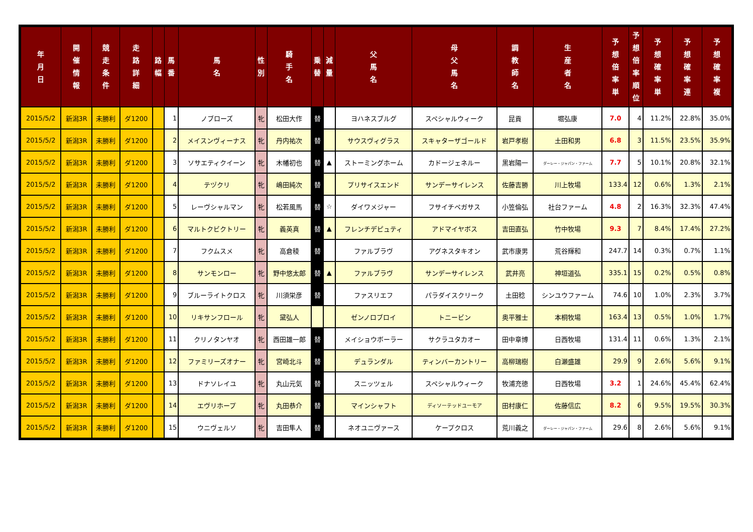| 年 月 日 | 開 催 情 報 | 競 走 条 件 | 走 路 詳 細 | 路 幅 | 馬 番 | 馬 名 | 性 別 | 騎 手 名 | 乗 替 | 減 量 | 父 馬 名 | 母 父 馬 名 | 調 教 師 名 | 生 産 者 名 | 予 想 倍 率 単 | 予 想 倍 率 順 位 | 予 想 確 率 単 | 予 想 確 率 連 | 予 想 確 率 複 |
| --- | --- | --- | --- | --- | --- | --- | --- | --- | --- | --- | --- | --- | --- | --- | --- | --- | --- | --- | --- |
| 2015/5/2 | 新潟3R | 未勝利 | ダ1200 | | 1 | ノブローズ | 牝 | 松田大作 | 替 | | ヨハネスブルグ | スペシャルウィーク | 昆貢 | 堀弘康 | 7.0 | 4 | 11.2% | 22.8% | 35.0% |
| 2015/5/2 | 新潟3R | 未勝利 | ダ1200 | | 2 | メイスンヴィーナス | 牝 | 丹内祐次 | 替 | | サウスヴィグラス | スキャターザゴールド | 岩戸孝樹 | 土田和男 | 6.8 | 3 | 11.5% | 23.5% | 35.9% |
| 2015/5/2 | 新潟3R | 未勝利 | ダ1200 | | 3 | ソサエティクイーン | 牝 | 木幡初也 | 替 | ▲ | ストーミングホーム | カドージェネルー | 黒岩陽一 | ダーレー・ジャパン・ファーム | 7.7 | 5 | 10.1% | 20.8% | 32.1% |
| 2015/5/2 | 新潟3R | 未勝利 | ダ1200 | | 4 | テヅクリ | 牝 | 嶋田純次 | 替 | | プリサイスエンド | サンデーサイレンス | 佐藤吉勝 | 川上牧場 | 133.4 | 12 | 0.6% | 1.3% | 2.1% |
| 2015/5/2 | 新潟3R | 未勝利 | ダ1200 | | 5 | レーヴシャルマン | 牝 | 松若風馬 | 替 | ☆ | ダイワメジャー | フサイチペガサス | 小笠倫弘 | 社台ファーム | 4.8 | 2 | 16.3% | 32.3% | 47.4% |
| 2015/5/2 | 新潟3R | 未勝利 | ダ1200 | | 6 | マルトクビクトリー | 牝 | 義英真 | 替 | ▲ | フレンチデピュティ | アドマイヤボス | 吉田直弘 | 竹中牧場 | 9.3 | 7 | 8.4% | 17.4% | 27.2% |
| 2015/5/2 | 新潟3R | 未勝利 | ダ1200 | | 7 | フクムスメ | 牝 | 高倉稜 | 替 | | ファルブラヴ | アグネスタキオン | 武市康男 | 荒谷輝和 | 247.7 | 14 | 0.3% | 0.7% | 1.1% |
| 2015/5/2 | 新潟3R | 未勝利 | ダ1200 | | 8 | サンモンロー | 牝 | 野中悠太郎 | 替 | ▲ | ファルブラヴ | サンデーサイレンス | 武井亮 | 神垣道弘 | 335.1 | 15 | 0.2% | 0.5% | 0.8% |
| 2015/5/2 | 新潟3R | 未勝利 | ダ1200 | | 9 | ブルーライトクロス | 牝 | 川須栄彦 | 替 | | ファスリエフ | パラダイスクリーク | 土田稔 | シンユウファーム | 74.6 | 10 | 1.0% | 2.3% | 3.7% |
| 2015/5/2 | 新潟3R | 未勝利 | ダ1200 | | 10 | リキサンフロール | 牝 | 黛弘人 | | | ゼンノロブロイ | トニービン | 奥平雅士 | 本桐牧場 | 163.4 | 13 | 0.5% | 1.0% | 1.7% |
| 2015/5/2 | 新潟3R | 未勝利 | ダ1200 | | 11 | クリノタンヤオ | 牝 | 西田雄一郎 | 替 | | メイショウボーラー | サクラユタカオー | 田中章博 | 日西牧場 | 131.4 | 11 | 0.6% | 1.3% | 2.1% |
| 2015/5/2 | 新潟3R | 未勝利 | ダ1200 | | 12 | ファミリーズオナー | 牝 | 宮崎北斗 | 替 | | デュランダル | ティンバーカントリー | 高柳瑞樹 | 白瀬盛雄 | 29.9 | 9 | 2.6% | 5.6% | 9.1% |
| 2015/5/2 | 新潟3R | 未勝利 | ダ1200 | | 13 | ドナソレイユ | 牝 | 丸山元気 | 替 | | スニッツェル | スペシャルウィーク | 牧浦充徳 | 日西牧場 | 3.2 | 1 | 24.6% | 45.4% | 62.4% |
| 2015/5/2 | 新潟3R | 未勝利 | ダ1200 | | 14 | エヴリホープ | 牝 | 丸田恭介 | 替 | | マインシャフト | ディソーテッドユーモア | 田村康仁 | 佐藤信広 | 8.2 | 6 | 9.5% | 19.5% | 30.3% |
| 2015/5/2 | 新潟3R | 未勝利 | ダ1200 | | 15 | ウニヴェルソ | 牝 | 吉田隼人 | 替 | | ネオユニヴァース | ケープクロス | 荒川義之 | ダーレー・ジャパン・ファーム | 29.6 | 8 | 2.6% | 5.6% | 9.1% |